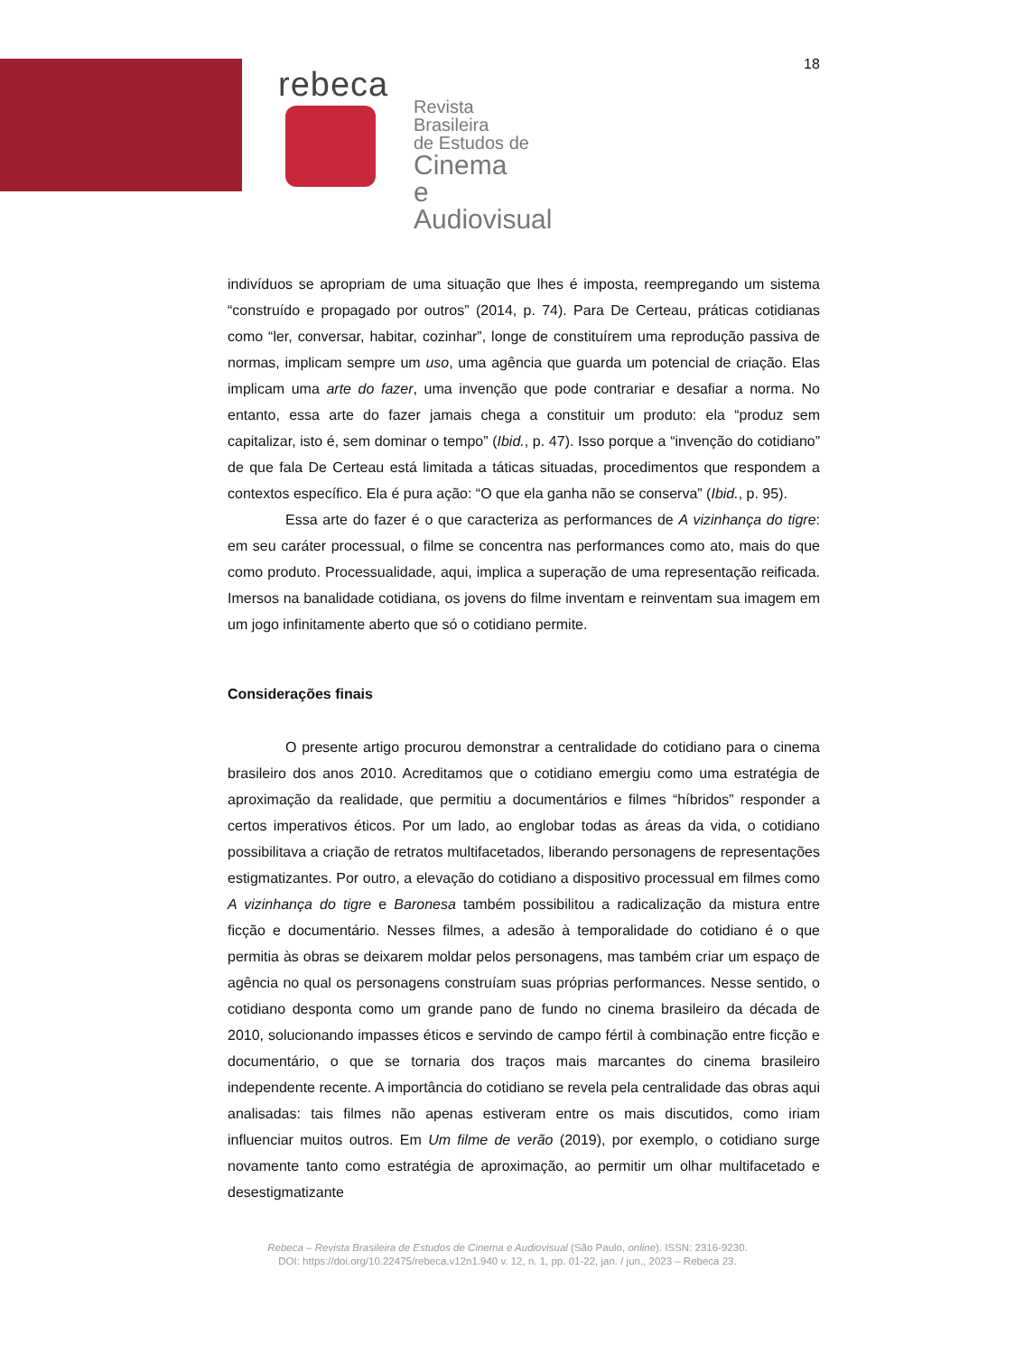18
rebeca
Revista Brasileira
de Estudos de
Cinema
e Audiovisual
indivíduos se apropriam de uma situação que lhes é imposta, reempregando um sistema “construído e propagado por outros” (2014, p. 74). Para De Certeau, práticas cotidianas como “ler, conversar, habitar, cozinhar”, longe de constituírem uma reprodução passiva de normas, implicam sempre um uso, uma agência que guarda um potencial de criação. Elas implicam uma arte do fazer, uma invenção que pode contrariar e desafiar a norma. No entanto, essa arte do fazer jamais chega a constituir um produto: ela “produz sem capitalizar, isto é, sem dominar o tempo” (Ibid., p. 47). Isso porque a “invenção do cotidiano” de que fala De Certeau está limitada a táticas situadas, procedimentos que respondem a contextos específico. Ela é pura ação: “O que ela ganha não se conserva” (Ibid., p. 95).
Essa arte do fazer é o que caracteriza as performances de A vizinhança do tigre: em seu caráter processual, o filme se concentra nas performances como ato, mais do que como produto. Processualidade, aqui, implica a superação de uma representação reificada. Imersos na banalidade cotidiana, os jovens do filme inventam e reinventam sua imagem em um jogo infinitamente aberto que só o cotidiano permite.
Considerações finais
O presente artigo procurou demonstrar a centralidade do cotidiano para o cinema brasileiro dos anos 2010. Acreditamos que o cotidiano emergiu como uma estratégia de aproximação da realidade, que permitiu a documentários e filmes “híbridos” responder a certos imperativos éticos. Por um lado, ao englobar todas as áreas da vida, o cotidiano possibilitava a criação de retratos multifacetados, liberando personagens de representações estigmatizantes. Por outro, a elevação do cotidiano a dispositivo processual em filmes como A vizinhança do tigre e Baronesa também possibilitou a radicalização da mistura entre ficção e documentário. Nesses filmes, a adesão à temporalidade do cotidiano é o que permitia às obras se deixarem moldar pelos personagens, mas também criar um espaço de agência no qual os personagens construíam suas próprias performances. Nesse sentido, o cotidiano desponta como um grande pano de fundo no cinema brasileiro da década de 2010, solucionando impasses éticos e servindo de campo fértil à combinação entre ficção e documentário, o que se tornaria dos traços mais marcantes do cinema brasileiro independente recente. A importância do cotidiano se revela pela centralidade das obras aqui analisadas: tais filmes não apenas estiveram entre os mais discutidos, como iriam influenciar muitos outros. Em Um filme de verão (2019), por exemplo, o cotidiano surge novamente tanto como estratégia de aproximação, ao permitir um olhar multifacetado e desestigmatizante
Rebeca – Revista Brasileira de Estudos de Cinema e Audiovisual (São Paulo, online). ISSN: 2316-9230.
DOI: https://doi.org/10.22475/rebeca.v12n1.940 v. 12, n. 1, pp. 01-22, jan. / jun., 2023 – Rebeca 23.